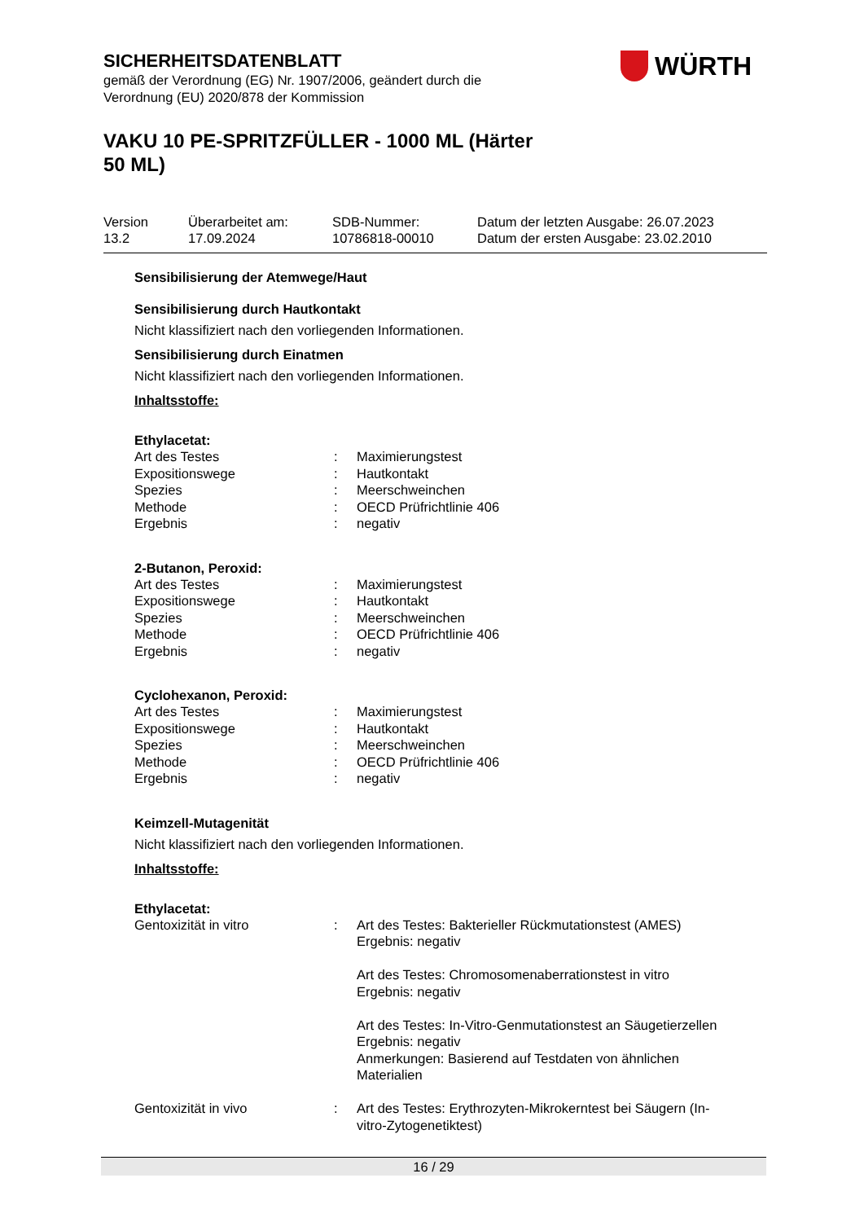SICHERHEITSDATENBLATT
gemäß der Verordnung (EG) Nr. 1907/2006, geändert durch die
Verordnung (EU) 2020/878 der Kommission
VAKU 10 PE-SPRITZFÜLLER - 1000 ML (Härter
50 ML)
WÜRTH
Version
13.2
Überarbeitet am:
17.09.2024
SDB-Nummer:
10786818-00010
Datum der letzten Ausgabe: 26.07.2023
Datum der ersten Ausgabe: 23.02.2010
Sensibilisierung der Atemwege/Haut
Sensibilisierung durch Hautkontakt
Nicht klassifiziert nach den vorliegenden Informationen.
Sensibilisierung durch Einatmen
Nicht klassifiziert nach den vorliegenden Informationen.
Inhaltsstoffe:
Ethylacetat:
| Art des Testes | : | Maximierungstest |
| Expositionswege | : | Hautkontakt |
| Spezies | : | Meerschweinchen |
| Methode | : | OECD Prüfrichtlinie 406 |
| Ergebnis | : | negativ |
2-Butanon, Peroxid:
| Art des Testes | : | Maximierungstest |
| Expositionswege | : | Hautkontakt |
| Spezies | : | Meerschweinchen |
| Methode | : | OECD Prüfrichtlinie 406 |
| Ergebnis | : | negativ |
Cyclohexanon, Peroxid:
| Art des Testes | : | Maximierungstest |
| Expositionswege | : | Hautkontakt |
| Spezies | : | Meerschweinchen |
| Methode | : | OECD Prüfrichtlinie 406 |
| Ergebnis | : | negativ |
Keimzell-Mutagenität
Nicht klassifiziert nach den vorliegenden Informationen.
Inhaltsstoffe:
Ethylacetat:
| Gentoxizität in vitro | : | Art des Testes: Bakterieller Rückmutationstest (AMES) Ergebnis: negativ Art des Testes: Chromosomenaberrationstest in vitro Ergebnis: negativ Art des Testes: In-Vitro-Genmutationstest an Säugetierzellen Ergebnis: negativ Anmerkungen: Basierend auf Testdaten von ähnlichen Materialien |
| Gentoxizität in vivo | : | Art des Testes: Erythrozyten-Mikrokerntest bei Säugern (In- vitro-Zytogenetiktest) |
16 / 29